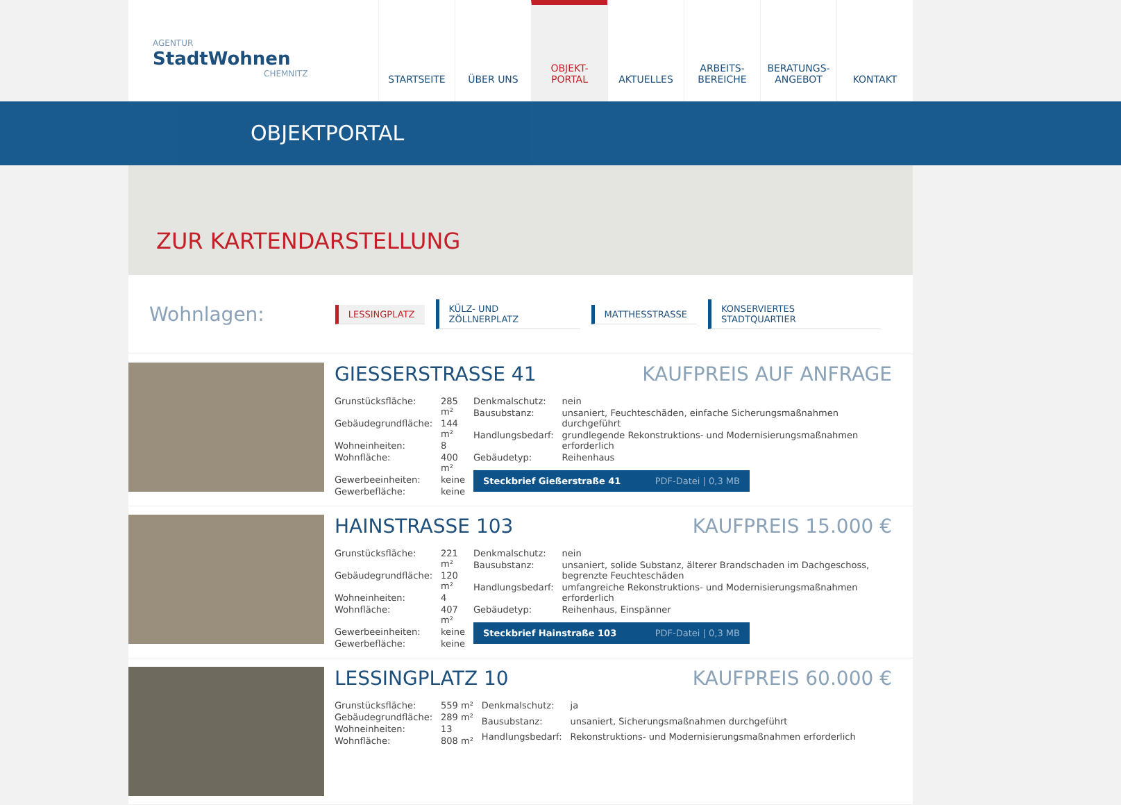AGENTUR
StadtWohnen
CHEMNITZ
STARTSEITE ÜBER UNS OBJEKT-
PORTAL
AKTUELLES ARBEITS-
BEREICHE
BERATUNGS-
ANGEBOT
KONTAKT
OBJEKTPORTAL
ZUR KARTENDARSTELLUNG
Wohnlagen:
LESSINGPLATZ KÜLZ- UND ZÖLLNERPLATZ MATTHESSTRASSE KONSERVIERTES STADTQUARTIER
GIESSERSTRASSE 41 KAUFPREIS AUF ANFRAGE
| Grunstücksfläche: | 285 m² |
| Gebäudegrundfläche: | 144 m² |
| Wohneinheiten: | 8 |
| Wohnfläche: | 400 m² |
| Gewerbeeinheiten: | keine |
| Gewerbefläche: | keine |
| Denkmalschutz: | nein |
| Bausubstanz: | unsaniert, Feuchteschäden, einfache Sicherungsmaßnahmen durchgeführt |
| Handlungsbedarf: | grundlegende Rekonstruktions- und Modernisierungsmaßnahmen erforderlich |
| Gebäudetyp: | Reihenhaus |
Steckbrief Gießerstraße 41 PDF-Datei | 0,3 MB
HAINSTRASSE 103 KAUFPREIS 15.000 €
| Grunstücksfläche: | 221 m² |
| Gebäudegrundfläche: | 120 m² |
| Wohneinheiten: | 4 |
| Wohnfläche: | 407 m² |
| Gewerbeeinheiten: | keine |
| Gewerbefläche: | keine |
| Denkmalschutz: | nein |
| Bausubstanz: | unsaniert, solide Substanz, älterer Brandschaden im Dachgeschoss, begrenzte Feuchteschäden |
| Handlungsbedarf: | umfangreiche Rekonstruktions- und Modernisierungsmaßnahmen erforderlich |
| Gebäudetyp: | Reihenhaus, Einspänner |
Steckbrief Hainstraße 103 PDF-Datei | 0,3 MB
LESSINGPLATZ 10 KAUFPREIS 60.000 €
| Grunstücksfläche: | 559 m² |
| Gebäudegrundfläche: | 289 m² |
| Wohneinheiten: | 13 |
| Wohnfläche: | 808 m² |
| Denkmalschutz: | ja |
| Bausubstanz: | unsaniert, Sicherungsmaßnahmen durchgeführt |
| Handlungsbedarf: | Rekonstruktions- und Modernisierungsmaßnahmen erforderlich |